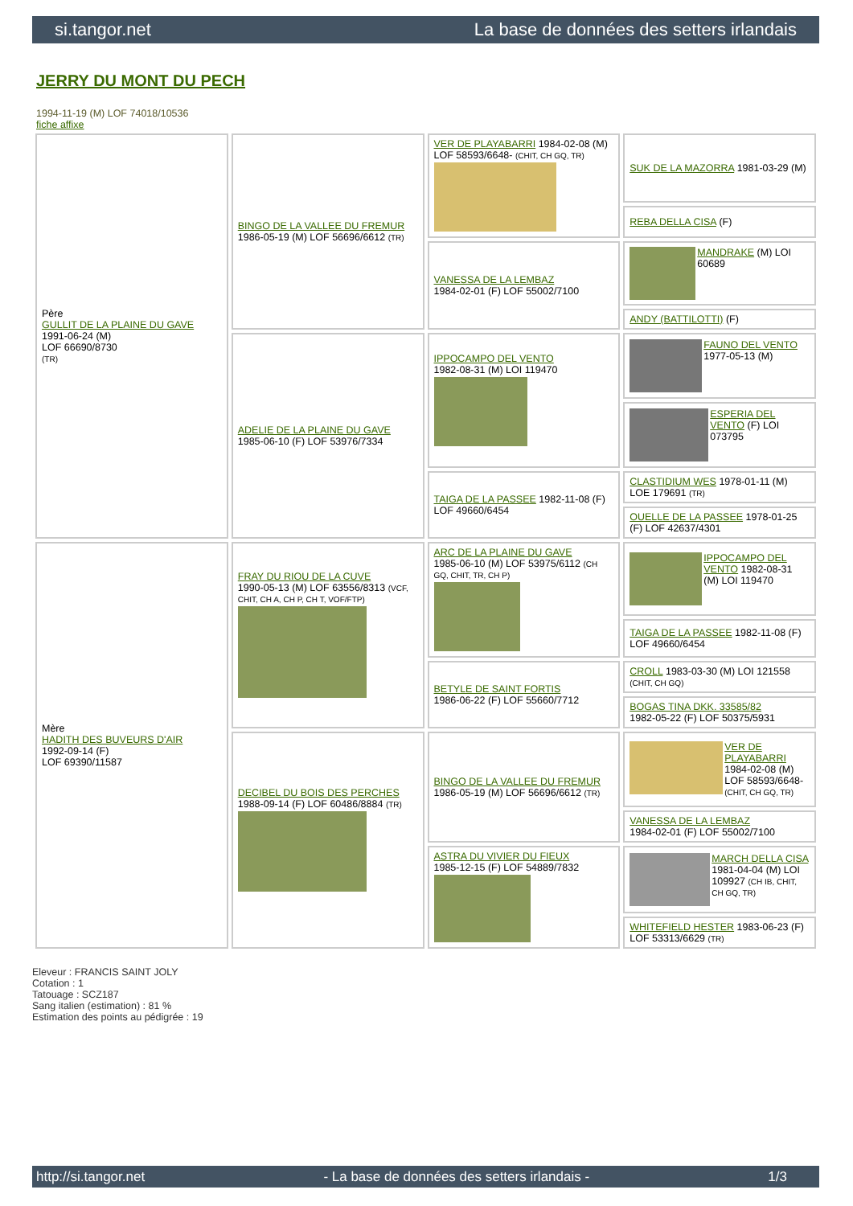si.tangor.net La base de données des setters irlandais
JERRY DU MONT DU PECH
1994-11-19 (M) LOF 74018/10536
fiche affixe
| Père GULLIT DE LA PLAINE DU GAVE 1991-06-24 (M) LOF 66690/8730 (TR) | BINGO DE LA VALLEE DU FREMUR 1986-05-19 (M) LOF 56696/6612 (TR) | VER DE PLAYABARRI 1984-02-08 (M) LOF 58593/6648- (CHIT, CH GQ, TR) | SUK DE LA MAZORRA 1981-03-29 (M) |
| | | | REBA DELLA CISA (F) |
| | | VANESSA DE LA LEMBAZ 1984-02-01 (F) LOF 55002/7100 | MANDRAKE (M) LOI 60689 |
| | | | ANDY (BATTILOTTI) (F) |
| | ADELIE DE LA PLAINE DU GAVE 1985-06-10 (F) LOF 53976/7334 | IPPOCAMPO DEL VENTO 1982-08-31 (M) LOI 119470 | FAUNO DEL VENTO 1977-05-13 (M) |
| | | | ESPERIA DEL VENTO (F) LOI 073795 |
| | | TAIGA DE LA PASSEE 1982-11-08 (F) LOF 49660/6454 | CLASTIDIUM WES 1978-01-11 (M) LOE 179691 (TR) |
| | | | OUELLE DE LA PASSEE 1978-01-25 (F) LOF 42637/4301 |
| Mère HADITH DES BUVEURS D'AIR 1992-09-14 (F) LOF 69390/11587 | FRAY DU RIOU DE LA CUVE 1990-05-13 (M) LOF 63556/8313 (VCF, CHIT, CH A, CH P, CH T, VOF/FTP) | ARC DE LA PLAINE DU GAVE 1985-06-10 (M) LOF 53975/6112 (CH GQ, CHIT, TR, CH P) | IPPOCAMPO DEL VENTO 1982-08-31 (M) LOI 119470 |
| | | | TAIGA DE LA PASSEE 1982-11-08 (F) LOF 49660/6454 |
| | | BETYLE DE SAINT FORTIS 1986-06-22 (F) LOF 55660/7712 | CROLL 1983-03-30 (M) LOI 121558 (CHIT, CH GQ) |
| | | | BOGAS TINA DKK. 33585/82 1982-05-22 (F) LOF 50375/5931 |
| | DECIBEL DU BOIS DES PERCHES 1988-09-14 (F) LOF 60486/8884 (TR) | BINGO DE LA VALLEE DU FREMUR 1986-05-19 (M) LOF 56696/6612 (TR) | VER DE PLAYABARRI 1984-02-08 (M) LOF 58593/6648- (CHIT, CH GQ, TR) |
| | | | VANESSA DE LA LEMBAZ 1984-02-01 (F) LOF 55002/7100 |
| | | ASTRA DU VIVIER DU FIEUX 1985-12-15 (F) LOF 54889/7832 | MARCH DELLA CISA 1981-04-04 (M) LOI 109927 (CH IB, CHIT, CH GQ, TR) |
| | | | WHITEFIELD HESTER 1983-06-23 (F) LOF 53313/6629 (TR) |
Eleveur : FRANCIS SAINT JOLY
Cotation : 1
Tatouage : SCZ187
Sang italien (estimation) : 81 %
Estimation des points au pédigrée : 19
http://si.tangor.net - La base de données des setters irlandais - 1/3